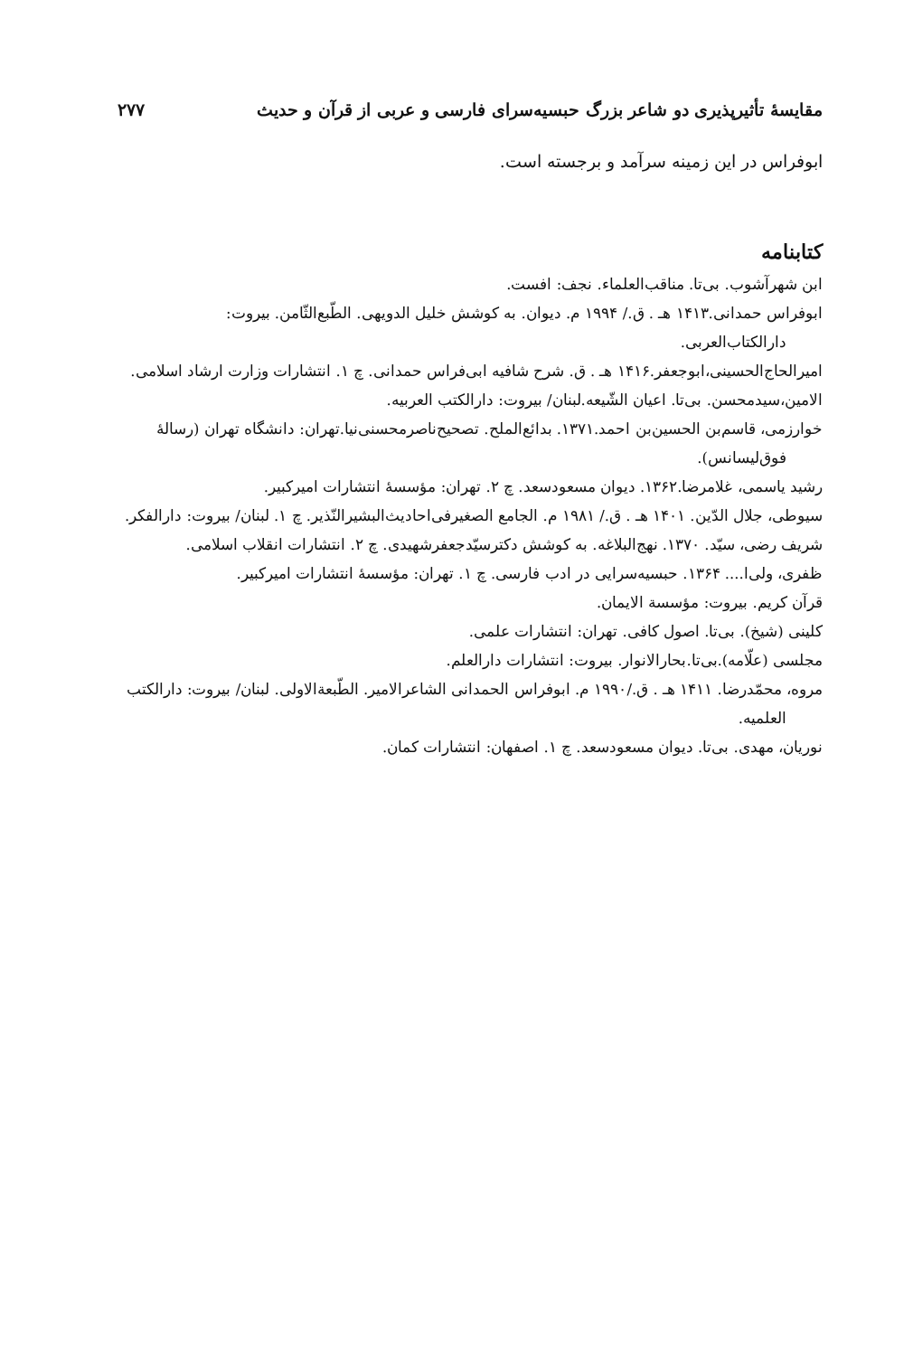مقایسهٔ تأثیرپذیری دو شاعر بزرگ حبسیه‌سرای فارسی و عربی از قرآن و حدیث ۲۷۷
ابوفراس در این زمینه سرآمد و برجسته است.
کتابنامه
ابن شهرآشوب. بی‌تا. مناقب‌العلماء. نجف: افست.
ابوفراس حمدانی.۱۴۱۳ هـ . ق./ ۱۹۹۴ م. دیوان. به کوشش خلیل الدویهی. الطّبع‌الثّامن. بیروت: دارالکتاب‌العربی.
امیرالحاج‌الحسینی،ابوجعفر.۱۴۱۶ هـ . ق. شرح شافیه ابی‌فراس حمدانی. چ ۱. انتشارات وزارت ارشاد اسلامی.
الامین،سیدمحسن. بی‌تا. اعیان الشّیعه.لبنان/ بیروت: دارالکتب العربیه.
خوارزمی، قاسم‌بن الحسین‌بن احمد.۱۳۷۱. بدائع‌الملح. تصحیح‌ناصرمحسنی‌نیا.تهران: دانشگاه تهران (رسالهٔ فوق‌لیسانس).
رشید یاسمی، غلامرضا.۱۳۶۲. دیوان مسعودسعد. چ ۲. تهران: مؤسسهٔ انتشارات امیرکبیر.
سیوطی، جلال الدّین. ۱۴۰۱ هـ . ق./ ۱۹۸۱ م. الجامع الصغیرفی‌احادیث‌البشیرالنّذیر. چ ۱. لبنان/ بیروت: دارالفکر.
شریف رضی، سیّد. ۱۳۷۰. نهج‌البلاغه. به کوشش دکترسیّدجعفرشهیدی. چ ۲. انتشارات انقلاب اسلامی.
ظفری، ولی‌ا.... ۱۳۶۴. حبسیه‌سرایی در ادب فارسی. چ ۱. تهران: مؤسسهٔ انتشارات امیرکبیر.
قرآن کریم. بیروت: مؤسسة الایمان.
کلینی (شیخ). بی‌تا. اصول کافی. تهران: انتشارات علمی.
مجلسی (علّامه).بی‌تا.بحارالانوار. بیروت: انتشارات دارالعلم.
مروه، محمّدرضا. ۱۴۱۱ هـ . ق./۱۹۹۰ م. ابوفراس الحمدانی الشاعرالامیر. الطّبعةالاولی. لبنان/ بیروت: دارالکتب العلمیه.
نوریان، مهدی. بی‌تا. دیوان مسعودسعد. چ ۱. اصفهان: انتشارات کمان.